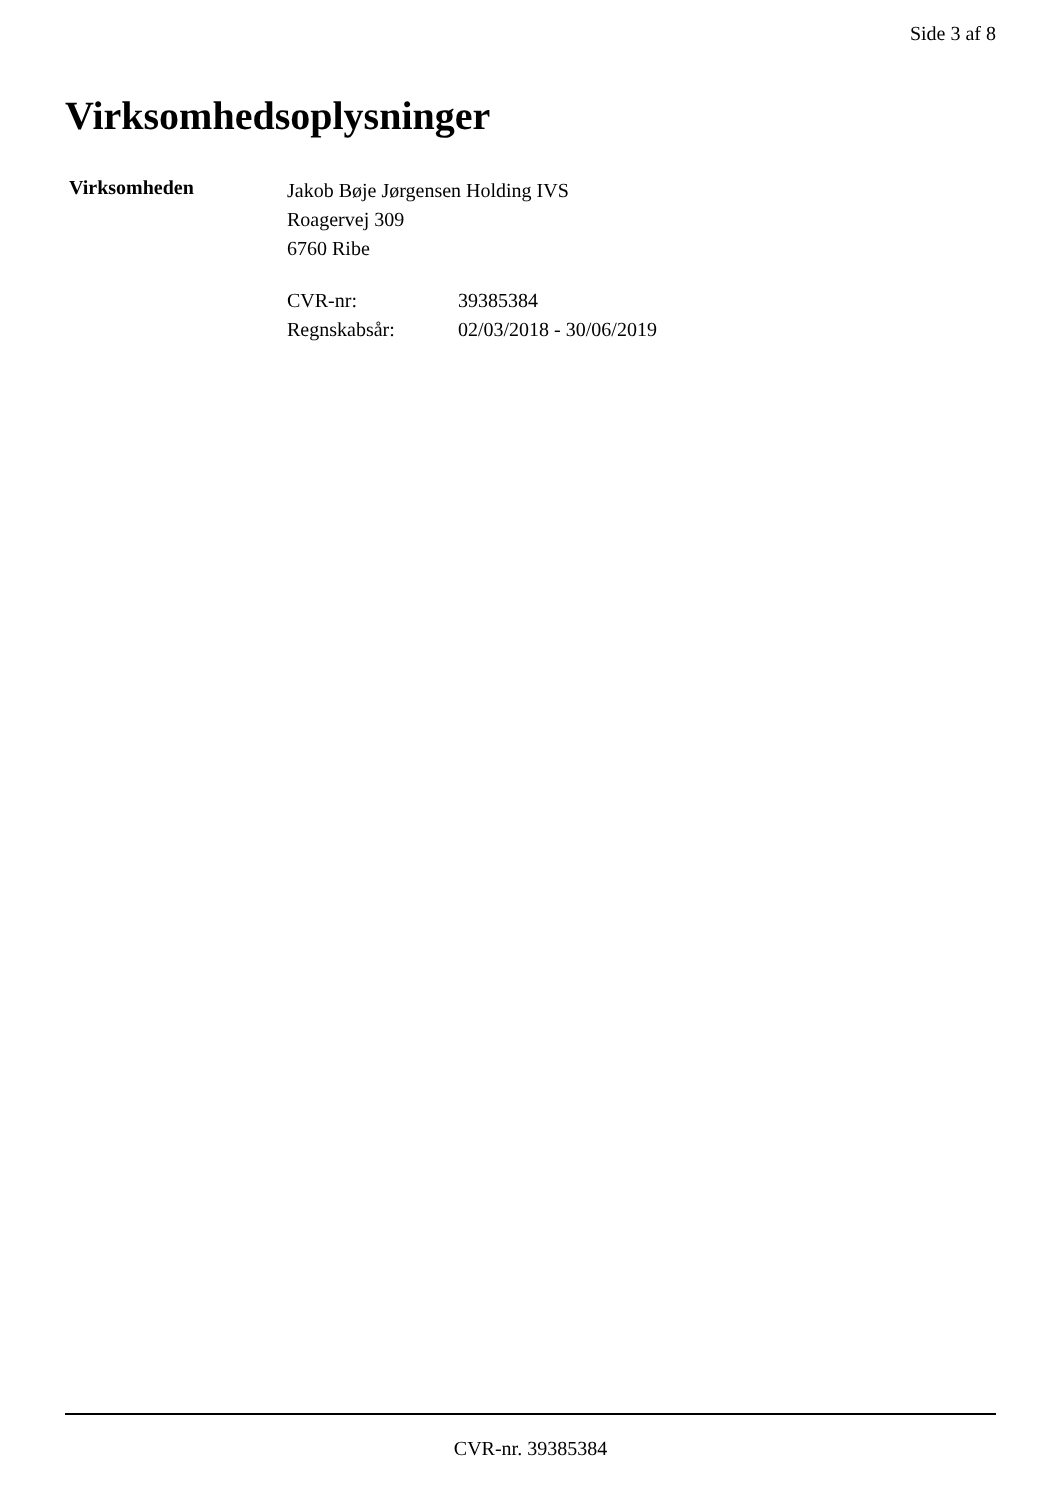Side 3 af 8
Virksomhedsoplysninger
Virksomheden
Jakob Bøje Jørgensen Holding IVS
Roagervej 309
6760 Ribe
CVR-nr: 39385384
Regnskabsår: 02/03/2018 - 30/06/2019
CVR-nr. 39385384